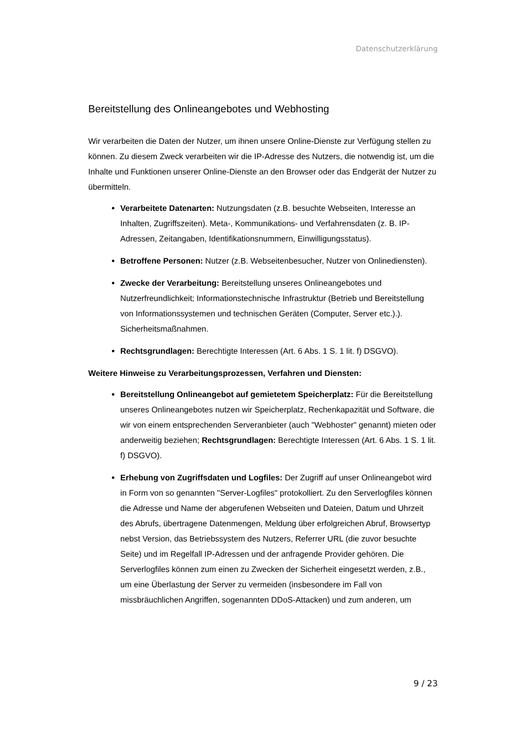Datenschutzerklärung
Bereitstellung des Onlineangebotes und Webhosting
Wir verarbeiten die Daten der Nutzer, um ihnen unsere Online-Dienste zur Verfügung stellen zu können. Zu diesem Zweck verarbeiten wir die IP-Adresse des Nutzers, die notwendig ist, um die Inhalte und Funktionen unserer Online-Dienste an den Browser oder das Endgerät der Nutzer zu übermitteln.
Verarbeitete Datenarten: Nutzungsdaten (z.B. besuchte Webseiten, Interesse an Inhalten, Zugriffszeiten). Meta-, Kommunikations- und Verfahrensdaten (z. B. IP-Adressen, Zeitangaben, Identifikationsnummern, Einwilligungsstatus).
Betroffene Personen: Nutzer (z.B. Webseitenbesucher, Nutzer von Onlinediensten).
Zwecke der Verarbeitung: Bereitstellung unseres Onlineangebotes und Nutzerfreundlichkeit; Informationstechnische Infrastruktur (Betrieb und Bereitstellung von Informationssystemen und technischen Geräten (Computer, Server etc.).). Sicherheitsmaßnahmen.
Rechtsgrundlagen: Berechtigte Interessen (Art. 6 Abs. 1 S. 1 lit. f) DSGVO).
Weitere Hinweise zu Verarbeitungsprozessen, Verfahren und Diensten:
Bereitstellung Onlineangebot auf gemietetem Speicherplatz: Für die Bereitstellung unseres Onlineangebotes nutzen wir Speicherplatz, Rechenkapazität und Software, die wir von einem entsprechenden Serveranbieter (auch "Webhoster" genannt) mieten oder anderweitig beziehen; Rechtsgrundlagen: Berechtigte Interessen (Art. 6 Abs. 1 S. 1 lit. f) DSGVO).
Erhebung von Zugriffsdaten und Logfiles: Der Zugriff auf unser Onlineangebot wird in Form von so genannten "Server-Logfiles" protokolliert. Zu den Serverlogfiles können die Adresse und Name der abgerufenen Webseiten und Dateien, Datum und Uhrzeit des Abrufs, übertragene Datenmengen, Meldung über erfolgreichen Abruf, Browsertyp nebst Version, das Betriebssystem des Nutzers, Referrer URL (die zuvor besuchte Seite) und im Regelfall IP-Adressen und der anfragende Provider gehören. Die Serverlogfiles können zum einen zu Zwecken der Sicherheit eingesetzt werden, z.B., um eine Überlastung der Server zu vermeiden (insbesondere im Fall von missbräuchlichen Angriffen, sogenannten DDoS-Attacken) und zum anderen, um
9 / 23